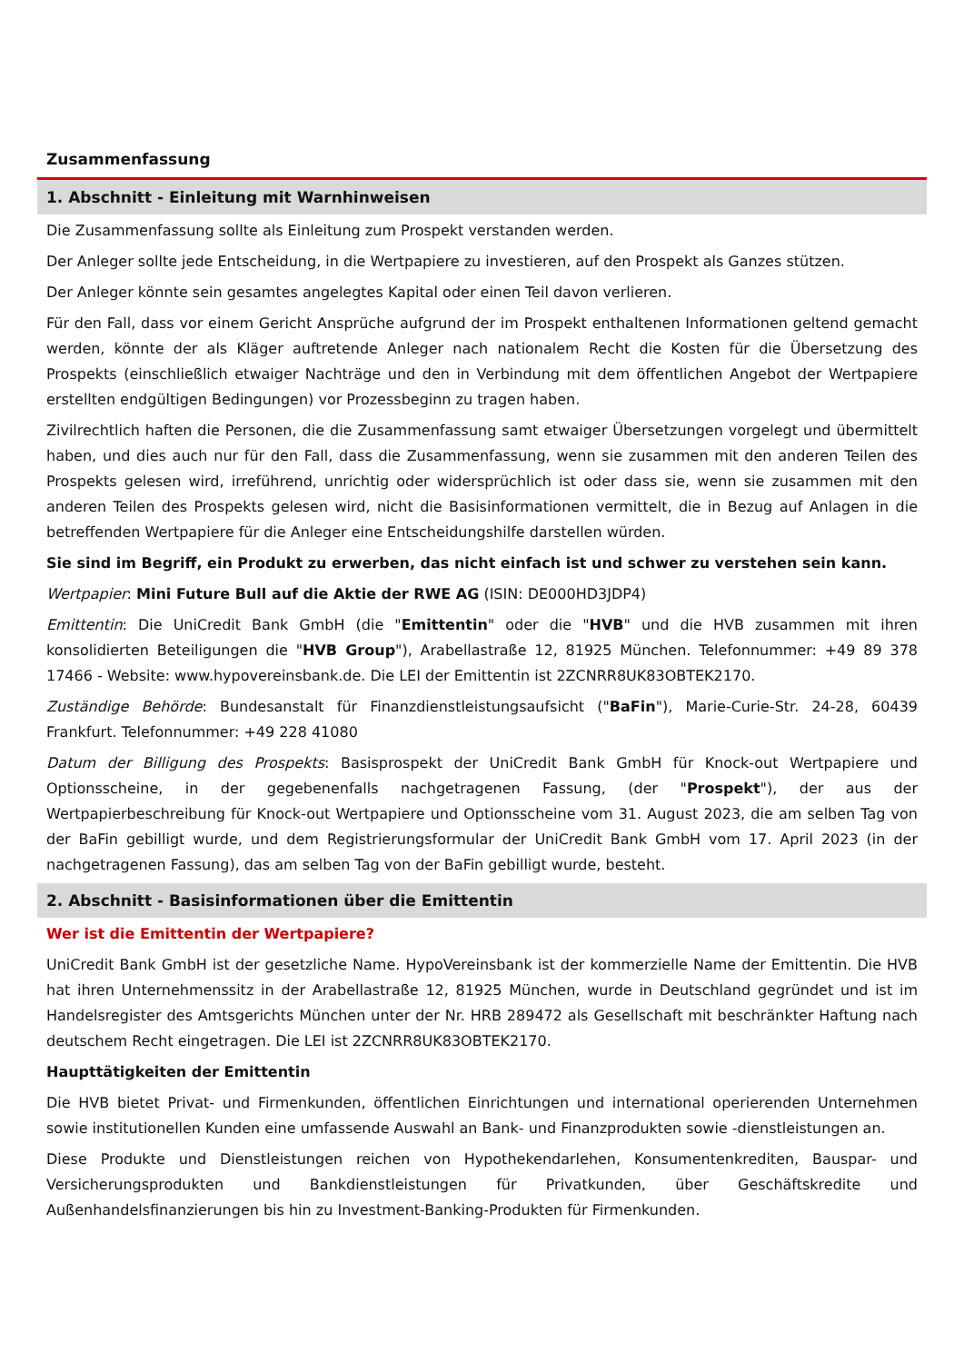Zusammenfassung
1. Abschnitt - Einleitung mit Warnhinweisen
Die Zusammenfassung sollte als Einleitung zum Prospekt verstanden werden.
Der Anleger sollte jede Entscheidung, in die Wertpapiere zu investieren, auf den Prospekt als Ganzes stützen.
Der Anleger könnte sein gesamtes angelegtes Kapital oder einen Teil davon verlieren.
Für den Fall, dass vor einem Gericht Ansprüche aufgrund der im Prospekt enthaltenen Informationen geltend gemacht werden, könnte der als Kläger auftretende Anleger nach nationalem Recht die Kosten für die Übersetzung des Prospekts (einschließlich etwaiger Nachträge und den in Verbindung mit dem öffentlichen Angebot der Wertpapiere erstellten endgültigen Bedingungen) vor Prozessbeginn zu tragen haben.
Zivilrechtlich haften die Personen, die die Zusammenfassung samt etwaiger Übersetzungen vorgelegt und übermittelt haben, und dies auch nur für den Fall, dass die Zusammenfassung, wenn sie zusammen mit den anderen Teilen des Prospekts gelesen wird, irreführend, unrichtig oder widersprüchlich ist oder dass sie, wenn sie zusammen mit den anderen Teilen des Prospekts gelesen wird, nicht die Basisinformationen vermittelt, die in Bezug auf Anlagen in die betreffenden Wertpapiere für die Anleger eine Entscheidungshilfe darstellen würden.
Sie sind im Begriff, ein Produkt zu erwerben, das nicht einfach ist und schwer zu verstehen sein kann.
Wertpapier: Mini Future Bull auf die Aktie der RWE AG (ISIN: DE000HD3JDP4)
Emittentin: Die UniCredit Bank GmbH (die "Emittentin" oder die "HVB" und die HVB zusammen mit ihren konsolidierten Beteiligungen die "HVB Group"), Arabellastraße 12, 81925 München. Telefonnummer: +49 89 378 17466 - Website: www.hypovereinsbank.de. Die LEI der Emittentin ist 2ZCNRR8UK83OBTEK2170.
Zuständige Behörde: Bundesanstalt für Finanzdienstleistungsaufsicht ("BaFin"), Marie-Curie-Str. 24-28, 60439 Frankfurt. Telefonnummer: +49 228 41080
Datum der Billigung des Prospekts: Basisprospekt der UniCredit Bank GmbH für Knock-out Wertpapiere und Optionsscheine, in der gegebenenfalls nachgetragenen Fassung, (der "Prospekt"), der aus der Wertpapierbeschreibung für Knock-out Wertpapiere und Optionsscheine vom 31. August 2023, die am selben Tag von der BaFin gebilligt wurde, und dem Registrierungsformular der UniCredit Bank GmbH vom 17. April 2023 (in der nachgetragenen Fassung), das am selben Tag von der BaFin gebilligt wurde, besteht.
2. Abschnitt - Basisinformationen über die Emittentin
Wer ist die Emittentin der Wertpapiere?
UniCredit Bank GmbH ist der gesetzliche Name. HypoVereinsbank ist der kommerzielle Name der Emittentin. Die HVB hat ihren Unternehmenssitz in der Arabellastraße 12, 81925 München, wurde in Deutschland gegründet und ist im Handelsregister des Amtsgerichts München unter der Nr. HRB 289472 als Gesellschaft mit beschränkter Haftung nach deutschem Recht eingetragen. Die LEI ist 2ZCNRR8UK83OBTEK2170.
Haupttätigkeiten der Emittentin
Die HVB bietet Privat- und Firmenkunden, öffentlichen Einrichtungen und international operierenden Unternehmen sowie institutionellen Kunden eine umfassende Auswahl an Bank- und Finanzprodukten sowie -dienstleistungen an.
Diese Produkte und Dienstleistungen reichen von Hypothekendarlehen, Konsumentenkrediten, Bauspar- und Versicherungsprodukten und Bankdienstleistungen für Privatkunden, über Geschäftskredite und Außenhandelsfinanzierungen bis hin zu Investment-Banking-Produkten für Firmenkunden.